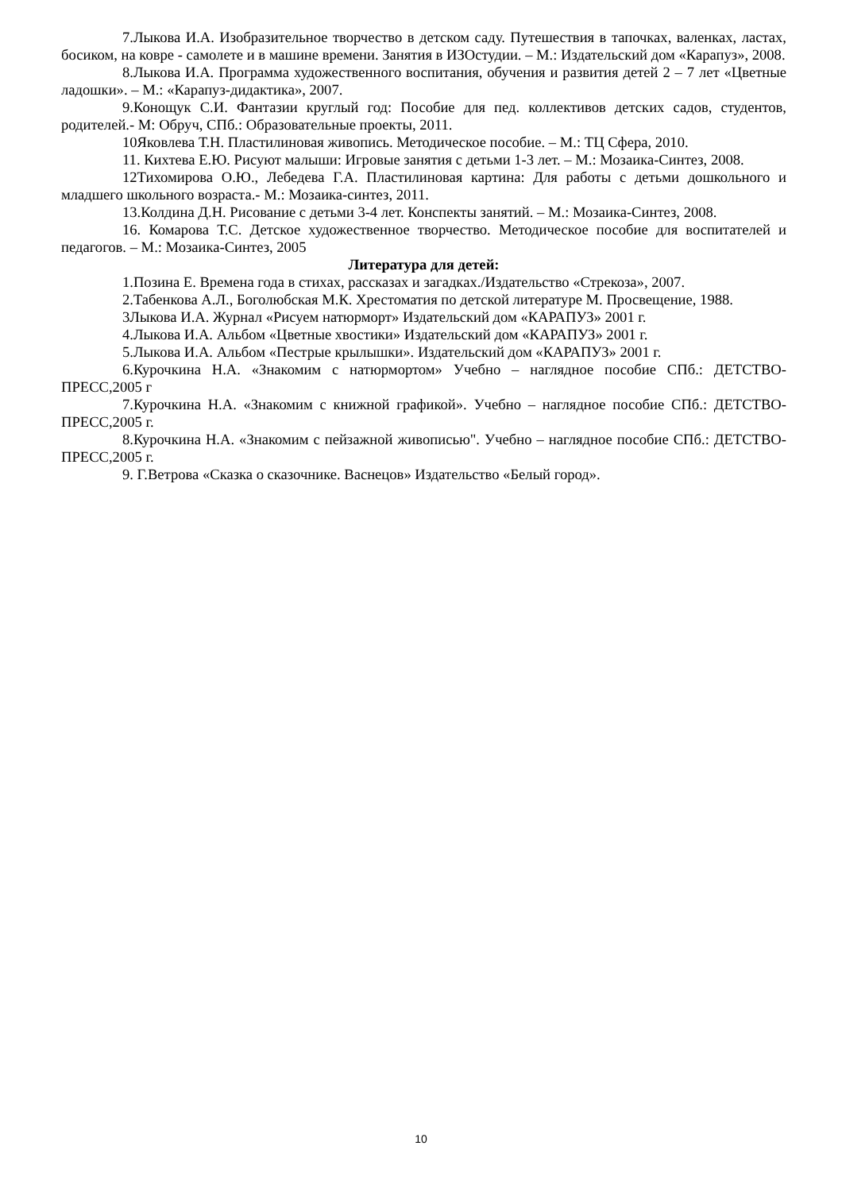7.Лыкова И.А. Изобразительное творчество в детском саду. Путешествия в тапочках, валенках, ластах, босиком, на ковре - самолете и в машине времени. Занятия в ИЗОстудии. – М.: Издательский дом «Карапуз», 2008.
8.Лыкова И.А. Программа художественного воспитания, обучения и развития детей 2 – 7 лет «Цветные ладошки». – М.: «Карапуз-дидактика», 2007.
9.Конощук С.И. Фантазии круглый год: Пособие для пед. коллективов детских садов, студентов, родителей.- М: Обруч, СПб.: Образовательные проекты, 2011.
10Яковлева Т.Н. Пластилиновая живопись. Методическое пособие. – М.: ТЦ Сфера, 2010.
11. Кихтева Е.Ю. Рисуют малыши: Игровые занятия с детьми 1-3 лет. – М.: Мозаика-Синтез, 2008.
12Тихомирова О.Ю., Лебедева Г.А. Пластилиновая картина: Для работы с детьми дошкольного и младшего школьного возраста.- М.: Мозаика-синтез, 2011.
13.Колдина Д.Н. Рисование с детьми 3-4 лет. Конспекты занятий. – М.: Мозаика-Синтез, 2008.
16. Комарова Т.С. Детское художественное творчество. Методическое пособие для воспитателей и педагогов. – М.: Мозаика-Синтез, 2005
Литература для детей:
1.Позина Е. Времена года в стихах, рассказах и загадках./Издательство «Стрекоза», 2007.
2.Табенкова А.Л., Боголюбская М.К. Хрестоматия по детской литературе М. Просвещение, 1988.
3Лыкова И.А. Журнал «Рисуем натюрморт» Издательский дом «КАРАПУЗ» 2001 г.
4.Лыкова И.А. Альбом «Цветные хвостики» Издательский дом «КАРАПУЗ» 2001 г.
5.Лыкова И.А. Альбом «Пестрые крылышки». Издательский дом «КАРАПУЗ» 2001 г.
6.Курочкина Н.А. «Знакомим с натюрмортом» Учебно – наглядное пособие СПб.: ДЕТСТВО-ПРЕСС,2005 г
7.Курочкина Н.А. «Знакомим с книжной графикой». Учебно – наглядное пособие СПб.: ДЕТСТВО-ПРЕСС,2005 г.
8.Курочкина Н.А. «Знакомим с пейзажной живописью". Учебно – наглядное пособие СПб.: ДЕТСТВО-ПРЕСС,2005 г.
9. Г.Ветрова «Сказка о сказочнике. Васнецов» Издательство «Белый город».
10